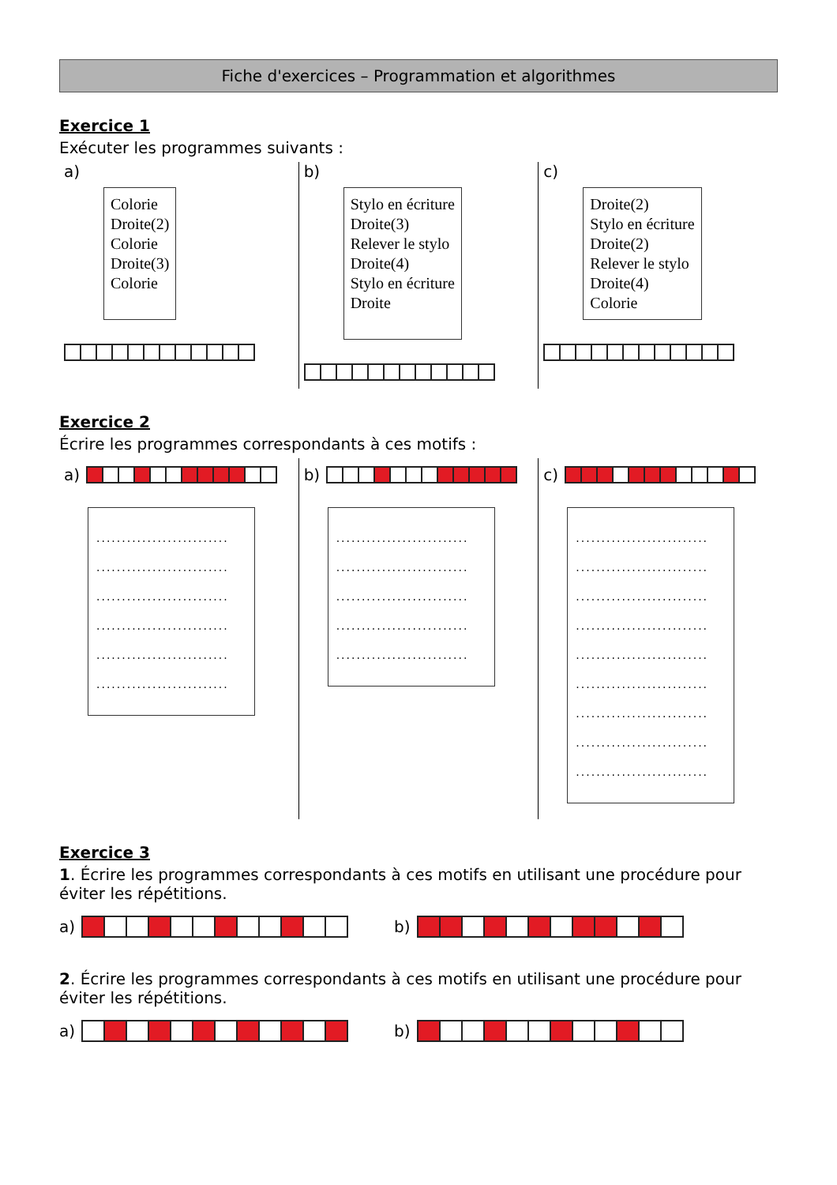Fiche d'exercices – Programmation et algorithmes
Exercice 1
Exécuter les programmes suivants :
a)
Colorie
Droite(2)
Colorie
Droite(3)
Colorie
b)
Stylo en écriture
Droite(3)
Relever le stylo
Droite(4)
Stylo en écriture
Droite
c)
Droite(2)
Stylo en écriture
Droite(2)
Relever le stylo
Droite(4)
Colorie
Exercice 2
Écrire les programmes correspondants à ces motifs :
a)
..........................
..........................
..........................
..........................
..........................
..........................
b)
..........................
..........................
..........................
..........................
..........................
c)
..........................
..........................
..........................
..........................
..........................
..........................
..........................
..........................
..........................
Exercice 3
1. Écrire les programmes correspondants à ces motifs en utilisant une procédure pour éviter les répétitions.
a) b)
2. Écrire les programmes correspondants à ces motifs en utilisant une procédure pour éviter les répétitions.
a) b)